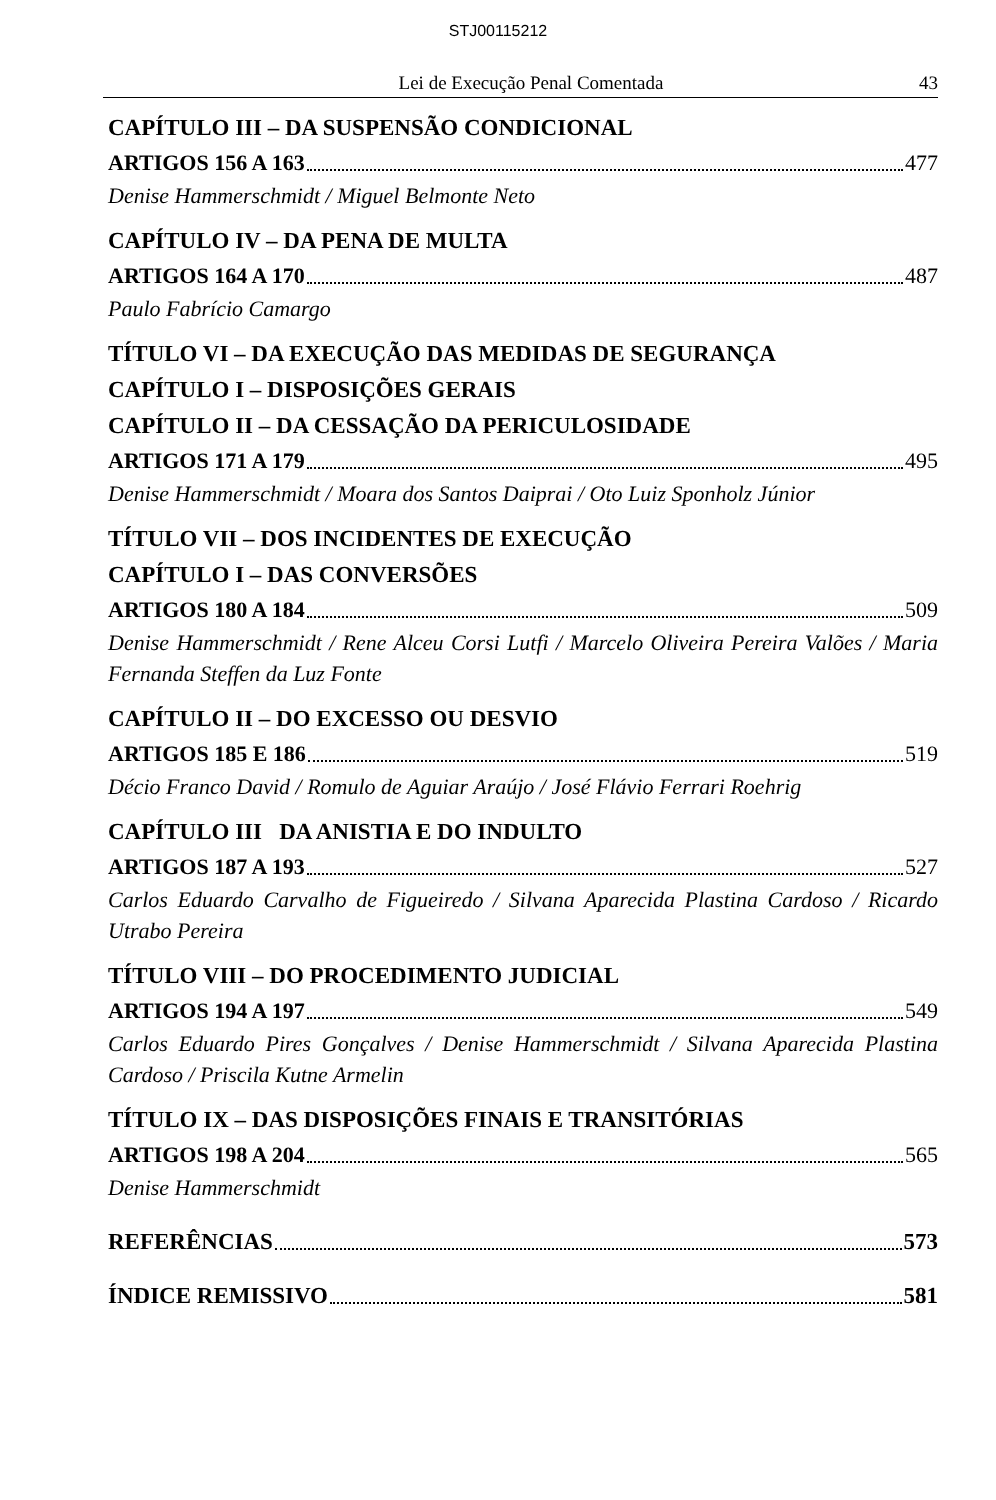STJ00115212
Lei de Execução Penal Comentada 43
CAPÍTULO III – DA SUSPENSÃO CONDICIONAL
ARTIGOS 156 A 163 477
Denise Hammerschmidt / Miguel Belmonte Neto
CAPÍTULO IV – DA PENA DE MULTA
ARTIGOS 164 A 170 487
Paulo Fabrício Camargo
TÍTULO VI – DA EXECUÇÃO DAS MEDIDAS DE SEGURANÇA
CAPÍTULO I – DISPOSIÇÕES GERAIS
CAPÍTULO II – DA CESSAÇÃO DA PERICULOSIDADE
ARTIGOS 171 A 179 495
Denise Hammerschmidt / Moara dos Santos Daiprai / Oto Luiz Sponholz Júnior
TÍTULO VII – DOS INCIDENTES DE EXECUÇÃO
CAPÍTULO I – DAS CONVERSÕES
ARTIGOS 180 A 184 509
Denise Hammerschmidt / Rene Alceu Corsi Lutfi / Marcelo Oliveira Pereira Valões / Maria Fernanda Steffen da Luz Fonte
CAPÍTULO II – DO EXCESSO OU DESVIO
ARTIGOS 185 E 186 519
Décio Franco David / Romulo de Aguiar Araújo / José Flávio Ferrari Roehrig
CAPÍTULO III DA ANISTIA E DO INDULTO
ARTIGOS 187 A 193 527
Carlos Eduardo Carvalho de Figueiredo / Silvana Aparecida Plastina Cardoso / Ricardo Utrabo Pereira
TÍTULO VIII – DO PROCEDIMENTO JUDICIAL
ARTIGOS 194 A 197 549
Carlos Eduardo Pires Gonçalves / Denise Hammerschmidt / Silvana Aparecida Plastina Cardoso / Priscila Kutne Armelin
TÍTULO IX – DAS DISPOSIÇÕES FINAIS E TRANSITÓRIAS
ARTIGOS 198 A 204 565
Denise Hammerschmidt
REFERÊNCIAS 573
ÍNDICE REMISSIVO 581